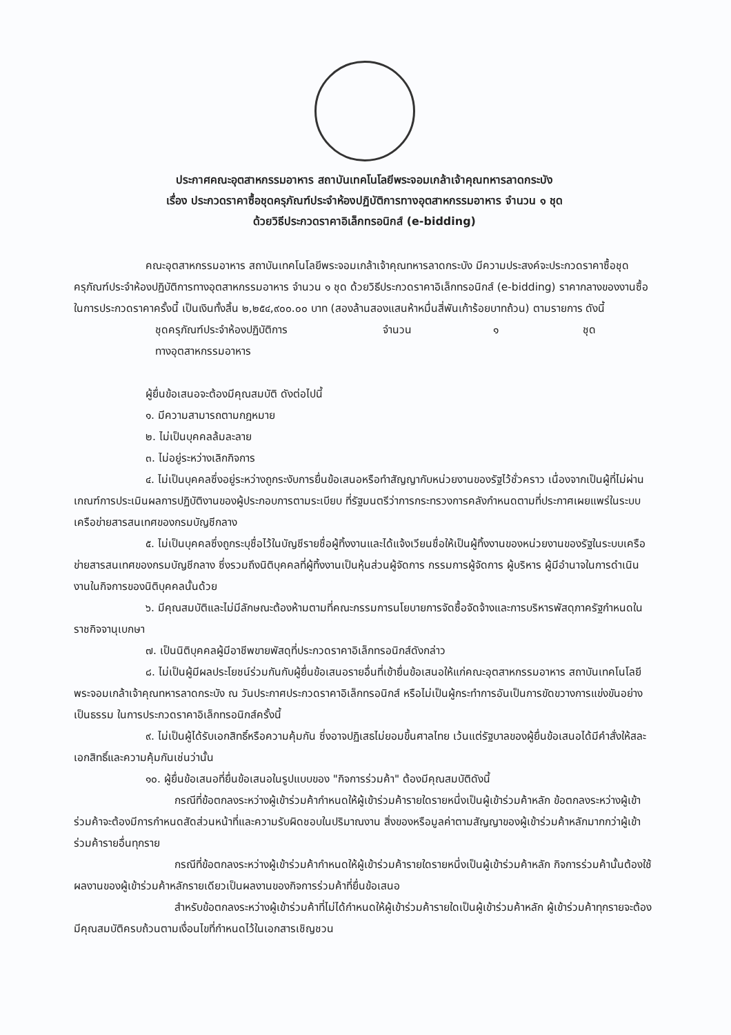ประกาศคณะอุตสาหกรรมอาหาร สถาบันเทคโนโลยีพระจอมเกล้าเจ้าคุณทหารลาดกระบัง
เรื่อง ประกวดราคาซื้อชุดครุภัณฑ์ประจำห้องปฏิบัติการทางอุตสาหกรรมอาหาร จำนวน ๑ ชุด
ด้วยวิธีประกวดราคาอิเล็กทรอนิกส์ (e-bidding)
คณะอุตสาหกรรมอาหาร สถาบันเทคโนโลยีพระจอมเกล้าเจ้าคุณทหารลาดกระบัง มีความประสงค์จะประกวดราคาซื้อชุดครุภัณฑ์ประจำห้องปฏิบัติการทางอุตสาหกรรมอาหาร จำนวน ๑ ชุด ด้วยวิธีประกวดราคาอิเล็กทรอนิกส์ (e-bidding) ราคากลางของงานซื้อในการประกวดราคาครั้งนี้ เป็นเงินทั้งสิ้น ๒,๒๕๔,๙๐๐.๐๐ บาท (สองล้านสองแสนห้าหมื่นสี่พันเก้าร้อยบาทถ้วน) ตามรายการ ดังนี้
ชุดครุภัณฑ์ประจำห้องปฏิบัติการ
ทางอุตสาหกรรมอาหาร จำนวน ๑ ชุด
ผู้ยื่นข้อเสนอจะต้องมีคุณสมบัติ ดังต่อไปนี้
๑. มีความสามารถตามกฎหมาย
๒. ไม่เป็นบุคคลล้มละลาย
๓. ไม่อยู่ระหว่างเลิกกิจการ
๔. ไม่เป็นบุคคลซึ่งอยู่ระหว่างถูกระงับการยื่นข้อเสนอหรือทำสัญญากับหน่วยงานของรัฐไว้ชั่วคราว เนื่องจากเป็นผู้ที่ไม่ผ่านเกณฑ์การประเมินผลการปฏิบัติงานของผู้ประกอบการตามระเบียบ ที่รัฐมนตรีว่าการกระทรวงการคลังกำหนดตามที่ประกาศเผยแพร่ในระบบเครือข่ายสารสนเทศของกรมบัญชีกลาง
๕. ไม่เป็นบุคคลซึ่งถูกระบุชื่อไว้ในบัญชีรายชื่อผู้ทิ้งงานและได้แจ้งเวียนชื่อให้เป็นผู้ทิ้งงานของหน่วยงานของรัฐในระบบเครือข่ายสารสนเทศของกรมบัญชีกลาง ซึ่งรวมถึงนิติบุคคลที่ผู้ทิ้งงานเป็นหุ้นส่วนผู้จัดการ กรรมการผู้จัดการ ผู้บริหาร ผู้มีอำนาจในการดำเนินงานในกิจการของนิติบุคคลนั้นด้วย
๖. มีคุณสมบัติและไม่มีลักษณะต้องห้ามตามที่คณะกรรมการนโยบายการจัดซื้อจัดจ้างและการบริหารพัสดุภาครัฐกำหนดในราชกิจจานุเบกษา
๗. เป็นนิติบุคคลผู้มีอาชีพขายพัสดุที่ประกวดราคาอิเล็กทรอนิกส์ดังกล่าว
๘. ไม่เป็นผู้มีผลประโยชน์ร่วมกันกับผู้ยื่นข้อเสนอรายอื่นที่เข้ายื่นข้อเสนอให้แก่คณะอุตสาหกรรมอาหาร สถาบันเทคโนโลยีพระจอมเกล้าเจ้าคุณทหารลาดกระบัง ณ วันประกาศประกวดราคาอิเล็กทรอนิกส์ หรือไม่เป็นผู้กระทำการอันเป็นการขัดขวางการแข่งขันอย่างเป็นธรรม ในการประกวดราคาอิเล็กทรอนิกส์ครั้งนี้
๙. ไม่เป็นผู้ได้รับเอกสิทธิ์หรือความคุ้มกัน ซึ่งอาจปฏิเสธไม่ยอมขึ้นศาลไทย เว้นแต่รัฐบาลของผู้ยื่นข้อเสนอได้มีคำสั่งให้สละเอกสิทธิ์และความคุ้มกันเช่นว่านั้น
๑๐. ผู้ยื่นข้อเสนอที่ยื่นข้อเสนอในรูปแบบของ "กิจการร่วมค้า" ต้องมีคุณสมบัติดังนี้
กรณีที่ข้อตกลงระหว่างผู้เข้าร่วมค้ากำหนดให้ผู้เข้าร่วมค้ารายใดรายหนึ่งเป็นผู้เข้าร่วมค้าหลัก ข้อตกลงระหว่างผู้เข้าร่วมค้าจะต้องมีการกำหนดสัดส่วนหน้าที่และความรับผิดชอบในปริมาณงาน สิ่งของหรือมูลค่าตามสัญญาของผู้เข้าร่วมค้าหลักมากกว่าผู้เข้าร่วมค้ารายอื่นทุกราย
กรณีที่ข้อตกลงระหว่างผู้เข้าร่วมค้ากำหนดให้ผู้เข้าร่วมค้ารายใดรายหนึ่งเป็นผู้เข้าร่วมค้าหลัก กิจการร่วมค้านั้นต้องใช้ผลงานของผู้เข้าร่วมค้าหลักรายเดียวเป็นผลงานของกิจการร่วมค้าที่ยื่นข้อเสนอ
สำหรับข้อตกลงระหว่างผู้เข้าร่วมค้าที่ไม่ได้กำหนดให้ผู้เข้าร่วมค้ารายใดเป็นผู้เข้าร่วมค้าหลัก ผู้เข้าร่วมค้าทุกรายจะต้องมีคุณสมบัติครบถ้วนตามเงื่อนไขที่กำหนดไว้ในเอกสารเชิญชวน